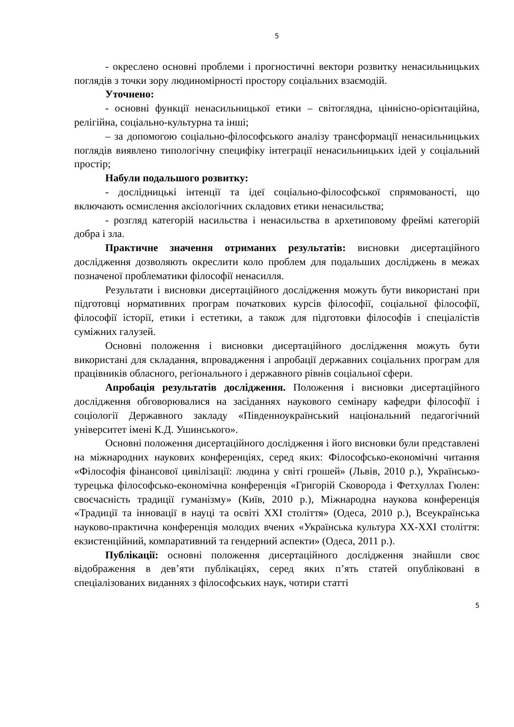5
- окреслено основні проблеми і прогностичні вектори розвитку ненасильницьких поглядів з точки зору людиномірності простору соціальних взаємодій.
Уточнено:
- основні функції ненасильницької етики – світоглядна, ціннісно-орієнтаційна, релігійна, соціально-культурна та інші;
– за допомогою соціально-філософського аналізу трансформації ненасильницьких поглядів виявлено типологічну специфіку інтеграції ненасильницьких ідей у соціальний простір;
Набули подальшого розвитку:
- дослідницькі інтенції та ідеї соціально-філософської спрямованості, що включають осмислення аксіологічних складових етики ненасильства;
- розгляд категорій насильства і ненасильства в архетиповому фреймі категорій добра і зла.
Практичне значення отриманих результатів: висновки дисертаційного дослідження дозволяють окреслити коло проблем для подальших досліджень в межах позначеної проблематики філософії ненасилля.
Результати і висновки дисертаційного дослідження можуть бути використані при підготовці нормативних програм початкових курсів філософії, соціальної філософії, філософії історії, етики і естетики, а також для підготовки філософів і спеціалістів суміжних галузей.
Основні положення і висновки дисертаційного дослідження можуть бути використані для складання, впровадження і апробації державних соціальних програм для працівників обласного, регіонального і державного рівнів соціальної сфери.
Апробація результатів дослідження. Положення і висновки дисертаційного дослідження обговорювалися на засіданнях наукового семінару кафедри філософії і соціології Державного закладу «Південноукраїнський національний педагогічний університет імені К.Д. Ушинського».
Основні положення дисертаційного дослідження і його висновки були представлені на міжнародних наукових конференціях, серед яких: Філософсько-економічні читання «Філософія фінансової цивілізації: людина у світі грошей» (Львів, 2010 р.), Українсько-турецька філософсько-економічна конференція «Григорій Сковорода і Фетхуллах Гюлен: своєчасність традиції гуманізму» (Київ, 2010 р.), Міжнародна наукова конференція «Традиції та інновації в науці та освіті ХХІ століття» (Одеса, 2010 р.), Всеукраїнська науково-практична конференція молодих вчених «Українська культура ХХ-ХХІ століття: екзистенційний, компаративний та гендерний аспекти» (Одеса, 2011 р.).
Публікації: основні положення дисертаційного дослідження знайшли своє відображення в дев’яти публікаціях, серед яких п’ять статей опубліковані в спеціалізованих виданнях з філософських наук, чотири статті
5